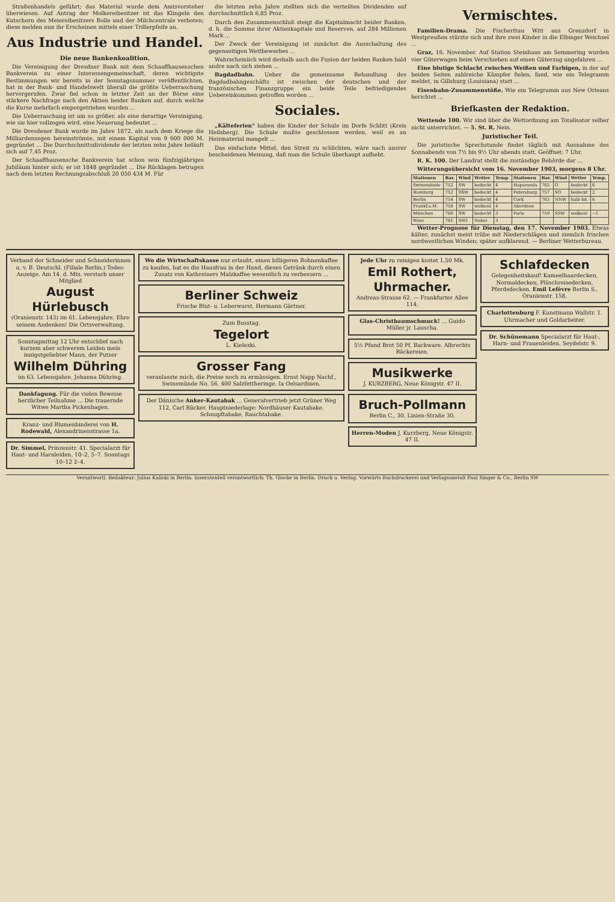Straßenhandels geführt; das Material wurde dem Amtsvorsteher überwiesen. Auf Antrag der Molkereibesitzer ist das Klingeln den Kutschern des Meiereibesitzers Bolle und der Milchcentrale verboten; diese melden nun ihr Erscheinen mittels einer Trillerpfeife an.
Aus Industrie und Handel.
Die neue Bankenkoalition.
Die Vereinigung der Dresdner Bank mit dem Schaaffhausenschen Bankverein zu einer Interessengemeinschaft, deren wichtigste Bestimmungen wir bereits in der Sonntagsnummer veröffentlichten, hat in der Bank- und Handelswelt überall die größte Ueberraschung hervorgerufen. Zwar fiel schon in letzter Zeit an der Börse eine stärkere Nachfrage nach den Aktien beider Banken auf, durch welche die Kurse mehrfach emporgetrieben wurden ...
Die Ueberraschung ist um so größer, als eine derartige Vereinigung, wie sie hier vollzogen wird, eine Neuerung bedeutet ...
Die Dresdener Bank wurde im Jahre 1872, als nach dem Kriege die Milliardensegen hereinströmte, mit einem Kapital von 9 600 000 M. gegründet ... Die Durchschnittsdividende der letzten zehn Jahre beläuft sich auf 7,45 Proz.
Der Schaaffhausensche Bankverein hat schon sein fünfzigjähriges Jubiläum hinter sich; er ist 1848 gegründet ... Die Rücklagen betrugen nach dem letzten Rechnungsabschluß 20 050 434 M. Für
die letzten zehn Jahre stellten sich die verteilten Dividenden auf durchschnittlich 6,85 Proz.
Durch den Zusammenschluß steigt die Kapitalmacht beider Banken, d. h. die Summe ihrer Aktienkapitale und Reserven, auf 284 Millionen Mark ...
Der Zweck der Vereinigung ist zunächst die Ausschaltung des gegenseitigen Wettbewerbes ...
Wahrscheinlich wird deshalb auch die Fusion der beiden Banken bald andre nach sich ziehen ...
Bagdadbahn. Ueber die gemeinsame Behandlung des Bagdadbahngeschäfts ist zwischen der deutschen und der französischen Finanzgruppe ein beide Teile befriedigendes Uebereinkommen getroffen worden ...
Sociales.
„Kälteferien" haben die Kinder der Schule im Dorfe Schlitt (Kreis Heilsberg). Die Schule mußte geschlossen werden, weil es an Heizmaterial mangelt ...
Das einfachste Mittel, den Streit zu schlichten, wäre nach unsrer bescheidenen Meinung, daß man die Schule überhaupt aufhebt.
Vermischtes.
Familien-Drama. Die Fischerfrau Witt aus Grenzdorf in Westpreußen stürzte sich und ihre zwei Kinder in die Elbinger Weichsel ...
Graz, 16. November. Auf Station Steinhaus am Semmering wurden vier Güterwagen beim Verschieben auf einen Güterzug angefahren ...
Eine blutige Schlacht zwischen Weißen und Farbigen, in der auf beiden Seiten zahlreiche Kämpfer fielen, fand, wie ein Telegramm meldet, in Gillsburg (Louisiana) statt ...
Eisenbahn-Zusammenstöße. Wie ein Telegramm aus New Orleans berichtet ...
Briefkasten der Redaktion.
Wettende 100. Wir sind über die Wettordnung am Totalisator selber nicht unterrichtet. — 5. St. R. Nein.
Juristischer Teil.
Die juristische Sprechstunde findet täglich mit Ausnahme des Sonnabends von 7½ bis 9½ Uhr abends statt. Geöffnet: 7 Uhr.
R. K. 100. Der Landrat stellt die zuständige Behörde dar ...
Witterungsübersicht vom 16. November 1903, morgens 8 Uhr.
| Stationen | Bar. | Wind | Wetter | Temp. | Stationen | Bar. | Wind | Wetter | Temp. |
| --- | --- | --- | --- | --- | --- | --- | --- | --- | --- |
| Swinemünde | 752 | SW | bedeckt | 4 | Haparanda | 765 | O | bedeckt | 6 |
| Hamburg | 752 | SSW | bedeckt | 4 | Petersburg | 757 | SO | bedeckt | 2 |
| Berlin | 754 | SW | bedeckt | 4 | Cork | 763 | NNW | halb bd. | 6 |
| Frankf.a.M. | 758 | SW | wolkenl | 4 | Aberdeen | | | | |
| München | 760 | SW | bedeckt | 3 | Paris | 759 | SSW | wolkenl | −1 |
| Wien | 761 | SSO | Nebel | 3 | | | | | |
Wetter-Prognose für Dienstag, den 17. November 1903. Etwas kälter, zunächst meist trübe mit Niederschlägen und ziemlich frischen nordwestlichen Winden; später aufklarend. — Berliner Wetterbureau.
Verband der Schneider und Schneiderinnen u. v. B. Deutschl. (Filiale Berlin.) Todes-Anzeige. Am 14. d. Mts. verstarb unser Mitglied
August Hürlebusch
(Oranienstr. 143) im 61. Lebensjahre. Ehre seinem Andenken! Die Ortsverwaltung.
Sonntagmittag 12 Uhr entschlief nach kurzem aber schwerem Leiden mein innigstgeliebter Mann, der Putzer
Wilhelm Dühring
im 63. Lebensjahre. Johanna Dühring.
Dankfagung. Für die vielen Beweise herzlicher Teilnahme ... Die trauernde Witwe Martha Pickenhagen.
Kranz- und Blumenbinderei von H. Rodewald, Alexandrinenstrasse 1a.
Dr. Simmel, Prinzenstr. 41. Specialarzt für Haut- und Harnleiden. 10–2, 5–7. Sonntags 10–12 2–4.
Wo die Wirtschaftskasse nur erlaubt, einen billigeren Bohnenkaffee zu kaufen, hat es die Hausfrau in der Hand, dieses Getränk durch einen Zusatz von Kathreiners Malzkaffee wesentlich zu verbessern ...
Berliner Schweiz
Frische Blut- u. Leberwurst. Hermann Gärtner.
Zum Busstag.
Tegelort
L. Kielezki.
Grosser Fang
veranlasste mich, die Preise noch zu ermässigen. Ernst Napp Nachf., Swinemünde No. 56. 400 Salzfettheringe. Ia Oelsardinen.
Der Dänische Anker-Kautabak ... Generalvertrieb jetzt Grüner Weg 112, Carl Rücker. Hauptniederlage: Nordhäuser Kautabake, Schnupftabake, Rauchtabake.
Jede Uhr zu reinigen kostet 1,50 Mk.
Emil Rothert, Uhrmacher.
Andreas-Strasse 62. — Frankfurter Allee 114.
Glas-Christbaumschmuck! ... Guido Müller jr. Lauscha.
5½ Pfund Brot 50 Pf. Backware. Albrechts Bäckereien.
Musikwerke
J. KURZBERG, Neue Königstr. 47 II.
Bruch-Pollmann
Berlin C., 30. Linien-Straße 30.
Herren-Moden J. Kurzberg, Neue Königstr. 47 II.
Schlafdecken
Gelegenheitskauf! Kameelhaardecken, Normaldecken, Plüschreisedecken, Pferdedecken. Emil Lefèvre Berlin S., Oranienstr. 158.
Charlottenburg F. Kunstmann Wallstr. 1. Uhrmacher und Goldarbeiter.
Dr. Schünemann Specialarzt für Haut-, Harn- und Frauenleiden, Seydelstr. 9.
Verantwortl. Redakteur: Julius Kaliski in Berlin. Inseratenteil verantwortlich: Th. Glocke in Berlin. Druck u. Verlag: Vorwärts Buchdruckerei und Verlagsanstalt Paul Singer & Co., Berlin SW